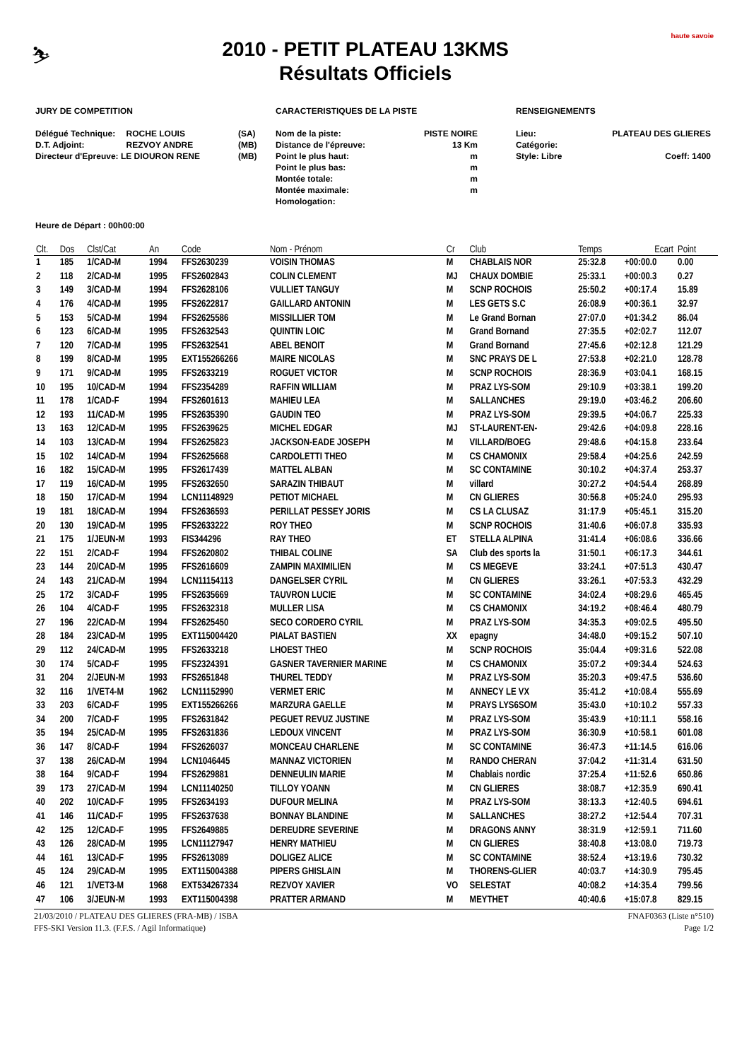⛷
2010 - PETIT PLATEAU 13KMS
Résultats Officiels
haute savoie
JURY DE COMPETITION
| Délégué Technique: | ROCHE LOUIS | (SA) |
| D.T. Adjoint: | REZVOY ANDRE | (MB) |
| Directeur d'Epreuve: LE DIOURON RENE | | (MB) |
CARACTERISTIQUES DE LA PISTE
| Nom de la piste: | PISTE NOIRE |
| Distance de l'épreuve: | 13 Km |
| Point le plus haut: | m |
| Point le plus bas: | m |
| Montée totale: | m |
| Montée maximale: | m |
| Homologation: | |
RENSEIGNEMENTS
| Lieu: | PLATEAU DES GLIERES |
| Catégorie: | |
| Style: Libre | Coeff: 1400 |
Heure de Départ : 00h00:00
| Clt. | Dos | Clst/Cat | An | Code | Nom - Prénom | Cr | Club | Temps | Ecart | Point |
| --- | --- | --- | --- | --- | --- | --- | --- | --- | --- | --- |
| 1 | 185 | 1/CAD-M | 1994 | FFS2630239 | VOISIN THOMAS | M | CHABLAIS NOR | 25:32.8 | +00:00.0 | 0.00 |
| 2 | 118 | 2/CAD-M | 1995 | FFS2602843 | COLIN CLEMENT | MJ | CHAUX DOMBIE | 25:33.1 | +00:00.3 | 0.27 |
| 3 | 149 | 3/CAD-M | 1994 | FFS2628106 | VULLIET TANGUY | M | SCNP ROCHOIS | 25:50.2 | +00:17.4 | 15.89 |
| 4 | 176 | 4/CAD-M | 1995 | FFS2622817 | GAILLARD ANTONIN | M | LES GETS S.C | 26:08.9 | +00:36.1 | 32.97 |
| 5 | 153 | 5/CAD-M | 1994 | FFS2625586 | MISSILLIER TOM | M | Le Grand Bornan | 27:07.0 | +01:34.2 | 86.04 |
| 6 | 123 | 6/CAD-M | 1995 | FFS2632543 | QUINTIN LOIC | M | Grand Bornand | 27:35.5 | +02:02.7 | 112.07 |
| 7 | 120 | 7/CAD-M | 1995 | FFS2632541 | ABEL BENOIT | M | Grand Bornand | 27:45.6 | +02:12.8 | 121.29 |
| 8 | 199 | 8/CAD-M | 1995 | EXT155266266 | MAIRE NICOLAS | M | SNC PRAYS DE L | 27:53.8 | +02:21.0 | 128.78 |
| 9 | 171 | 9/CAD-M | 1995 | FFS2633219 | ROGUET VICTOR | M | SCNP ROCHOIS | 28:36.9 | +03:04.1 | 168.15 |
| 10 | 195 | 10/CAD-M | 1994 | FFS2354289 | RAFFIN WILLIAM | M | PRAZ LYS-SOM | 29:10.9 | +03:38.1 | 199.20 |
| 11 | 178 | 1/CAD-F | 1994 | FFS2601613 | MAHIEU LEA | M | SALLANCHES | 29:19.0 | +03:46.2 | 206.60 |
| 12 | 193 | 11/CAD-M | 1995 | FFS2635390 | GAUDIN TEO | M | PRAZ LYS-SOM | 29:39.5 | +04:06.7 | 225.33 |
| 13 | 163 | 12/CAD-M | 1995 | FFS2639625 | MICHEL EDGAR | MJ | ST-LAURENT-EN- | 29:42.6 | +04:09.8 | 228.16 |
| 14 | 103 | 13/CAD-M | 1994 | FFS2625823 | JACKSON-EADE JOSEPH | M | VILLARD/BOEG | 29:48.6 | +04:15.8 | 233.64 |
| 15 | 102 | 14/CAD-M | 1994 | FFS2625668 | CARDOLETTI THEO | M | CS CHAMONIX | 29:58.4 | +04:25.6 | 242.59 |
| 16 | 182 | 15/CAD-M | 1995 | FFS2617439 | MATTEL ALBAN | M | SC CONTAMINE | 30:10.2 | +04:37.4 | 253.37 |
| 17 | 119 | 16/CAD-M | 1995 | FFS2632650 | SARAZIN THIBAUT | M | villard | 30:27.2 | +04:54.4 | 268.89 |
| 18 | 150 | 17/CAD-M | 1994 | LCN11148929 | PETIOT MICHAEL | M | CN GLIERES | 30:56.8 | +05:24.0 | 295.93 |
| 19 | 181 | 18/CAD-M | 1994 | FFS2636593 | PERILLAT PESSEY JORIS | M | CS LA CLUSAZ | 31:17.9 | +05:45.1 | 315.20 |
| 20 | 130 | 19/CAD-M | 1995 | FFS2633222 | ROY THEO | M | SCNP ROCHOIS | 31:40.6 | +06:07.8 | 335.93 |
| 21 | 175 | 1/JEUN-M | 1993 | FIS344296 | RAY THEO | ET | STELLA ALPINA | 31:41.4 | +06:08.6 | 336.66 |
| 22 | 151 | 2/CAD-F | 1994 | FFS2620802 | THIBAL COLINE | SA | Club des sports la | 31:50.1 | +06:17.3 | 344.61 |
| 23 | 144 | 20/CAD-M | 1995 | FFS2616609 | ZAMPIN MAXIMILIEN | M | CS MEGEVE | 33:24.1 | +07:51.3 | 430.47 |
| 24 | 143 | 21/CAD-M | 1994 | LCN11154113 | DANGELSER CYRIL | M | CN GLIERES | 33:26.1 | +07:53.3 | 432.29 |
| 25 | 172 | 3/CAD-F | 1995 | FFS2635669 | TAUVRON LUCIE | M | SC CONTAMINE | 34:02.4 | +08:29.6 | 465.45 |
| 26 | 104 | 4/CAD-F | 1995 | FFS2632318 | MULLER LISA | M | CS CHAMONIX | 34:19.2 | +08:46.4 | 480.79 |
| 27 | 196 | 22/CAD-M | 1994 | FFS2625450 | SECO CORDERO CYRIL | M | PRAZ LYS-SOM | 34:35.3 | +09:02.5 | 495.50 |
| 28 | 184 | 23/CAD-M | 1995 | EXT115004420 | PIALAT BASTIEN | XX | epagny | 34:48.0 | +09:15.2 | 507.10 |
| 29 | 112 | 24/CAD-M | 1995 | FFS2633218 | LHOEST THEO | M | SCNP ROCHOIS | 35:04.4 | +09:31.6 | 522.08 |
| 30 | 174 | 5/CAD-F | 1995 | FFS2324391 | GASNER TAVERNIER MARINE | M | CS CHAMONIX | 35:07.2 | +09:34.4 | 524.63 |
| 31 | 204 | 2/JEUN-M | 1993 | FFS2651848 | THUREL TEDDY | M | PRAZ LYS-SOM | 35:20.3 | +09:47.5 | 536.60 |
| 32 | 116 | 1/VET4-M | 1962 | LCN11152990 | VERMET ERIC | M | ANNECY LE VX | 35:41.2 | +10:08.4 | 555.69 |
| 33 | 203 | 6/CAD-F | 1995 | EXT155266266 | MARZURA GAELLE | M | PRAYS LYS6SOM | 35:43.0 | +10:10.2 | 557.33 |
| 34 | 200 | 7/CAD-F | 1995 | FFS2631842 | PEGUET REVUZ JUSTINE | M | PRAZ LYS-SOM | 35:43.9 | +10:11.1 | 558.16 |
| 35 | 194 | 25/CAD-M | 1995 | FFS2631836 | LEDOUX VINCENT | M | PRAZ LYS-SOM | 36:30.9 | +10:58.1 | 601.08 |
| 36 | 147 | 8/CAD-F | 1994 | FFS2626037 | MONCEAU CHARLENE | M | SC CONTAMINE | 36:47.3 | +11:14.5 | 616.06 |
| 37 | 138 | 26/CAD-M | 1994 | LCN1046445 | MANNAZ VICTORIEN | M | RANDO CHERAN | 37:04.2 | +11:31.4 | 631.50 |
| 38 | 164 | 9/CAD-F | 1994 | FFS2629881 | DENNEULIN MARIE | M | Chablais nordic | 37:25.4 | +11:52.6 | 650.86 |
| 39 | 173 | 27/CAD-M | 1994 | LCN11140250 | TILLOY YOANN | M | CN GLIERES | 38:08.7 | +12:35.9 | 690.41 |
| 40 | 202 | 10/CAD-F | 1995 | FFS2634193 | DUFOUR MELINA | M | PRAZ LYS-SOM | 38:13.3 | +12:40.5 | 694.61 |
| 41 | 146 | 11/CAD-F | 1995 | FFS2637638 | BONNAY BLANDINE | M | SALLANCHES | 38:27.2 | +12:54.4 | 707.31 |
| 42 | 125 | 12/CAD-F | 1995 | FFS2649885 | DEREUDRE SEVERINE | M | DRAGONS ANNY | 38:31.9 | +12:59.1 | 711.60 |
| 43 | 126 | 28/CAD-M | 1995 | LCN11127947 | HENRY MATHIEU | M | CN GLIERES | 38:40.8 | +13:08.0 | 719.73 |
| 44 | 161 | 13/CAD-F | 1995 | FFS2613089 | DOLIGEZ ALICE | M | SC CONTAMINE | 38:52.4 | +13:19.6 | 730.32 |
| 45 | 124 | 29/CAD-M | 1995 | EXT115004388 | PIPERS GHISLAIN | M | THORENS-GLIER | 40:03.7 | +14:30.9 | 795.45 |
| 46 | 121 | 1/VET3-M | 1968 | EXT534267334 | REZVOY XAVIER | VO | SELESTAT | 40:08.2 | +14:35.4 | 799.56 |
| 47 | 106 | 3/JEUN-M | 1993 | EXT115004398 | PRATTER ARMAND | M | MEYTHET | 40:40.6 | +15:07.8 | 829.15 |
21/03/2010 / PLATEAU DES GLIERES (FRA-MB) / ISBA FNAF0363 (Liste n°510)
FFS-SKI Version 11.3. (F.F.S. / Agil Informatique) Page 1/2